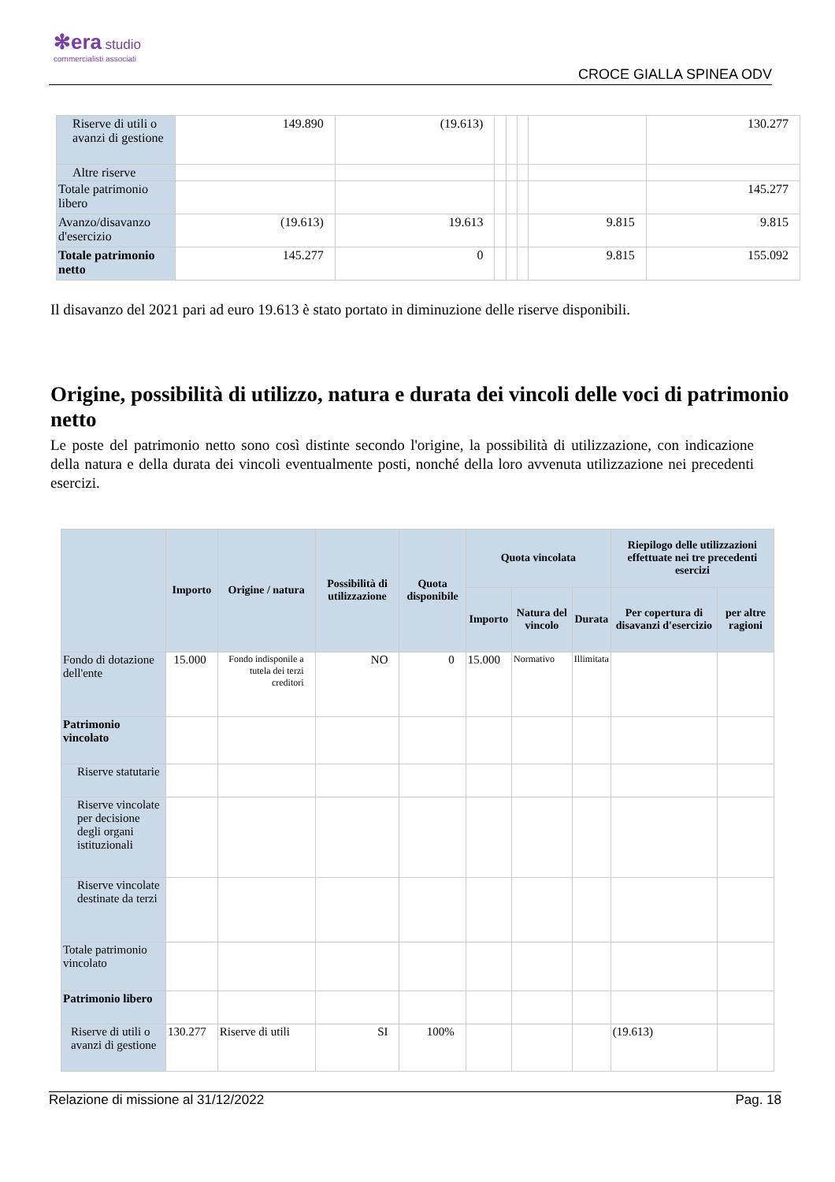✻era studio
commercialisti associati
CROCE GIALLA SPINEA ODV
| Riserve di utili o avanzi di gestione | 149.890 | (19.613) | | | | | 130.277 |
| Altre riserve | | | | | | | |
| Totale patrimonio libero | | | | | | | 145.277 |
| Avanzo/disavanzo d'esercizio | (19.613) | 19.613 | | | | 9.815 | 9.815 |
| Totale patrimonio netto | 145.277 | 0 | | | | 9.815 | 155.092 |
Il disavanzo del 2021 pari ad euro 19.613 è stato portato in diminuzione delle riserve disponibili.
Origine, possibilità di utilizzo, natura e durata dei vincoli delle voci di patrimonio netto
Le poste del patrimonio netto sono così distinte secondo l'origine, la possibilità di utilizzazione, con indicazione della natura e della durata dei vincoli eventualmente posti, nonché della loro avvenuta utilizzazione nei precedenti esercizi.
| | Importo | Origine / natura | Possibilità di utilizzazione | Quota disponibile | Quota vincolata | | | Riepilogo delle utilizzazioni effettuate nei tre precedenti esercizi | |
| --- | --- | --- | --- | --- | --- | --- | --- | --- | --- |
| | | | | | Importo | Natura del vincolo | Durata | Per copertura di disavanzi d'esercizio | per altre ragioni |
| Fondo di dotazione dell'ente | 15.000 | Fondo indisponile a tutela dei terzi creditori | NO | 0 | 15.000 | Normativo | Illimitata | | |
| Patrimonio vincolato | | | | | | | | | |
| Riserve statutarie | | | | | | | | | |
| Riserve vincolate per decisione degli organi istituzionali | | | | | | | | | |
| Riserve vincolate destinate da terzi | | | | | | | | | |
| Totale patrimonio vincolato | | | | | | | | | |
| Patrimonio libero | | | | | | | | | |
| Riserve di utili o avanzi di gestione | 130.277 | Riserve di utili | SI | 100% | | | | (19.613) | |
Relazione di missione al 31/12/2022 Pag. 18